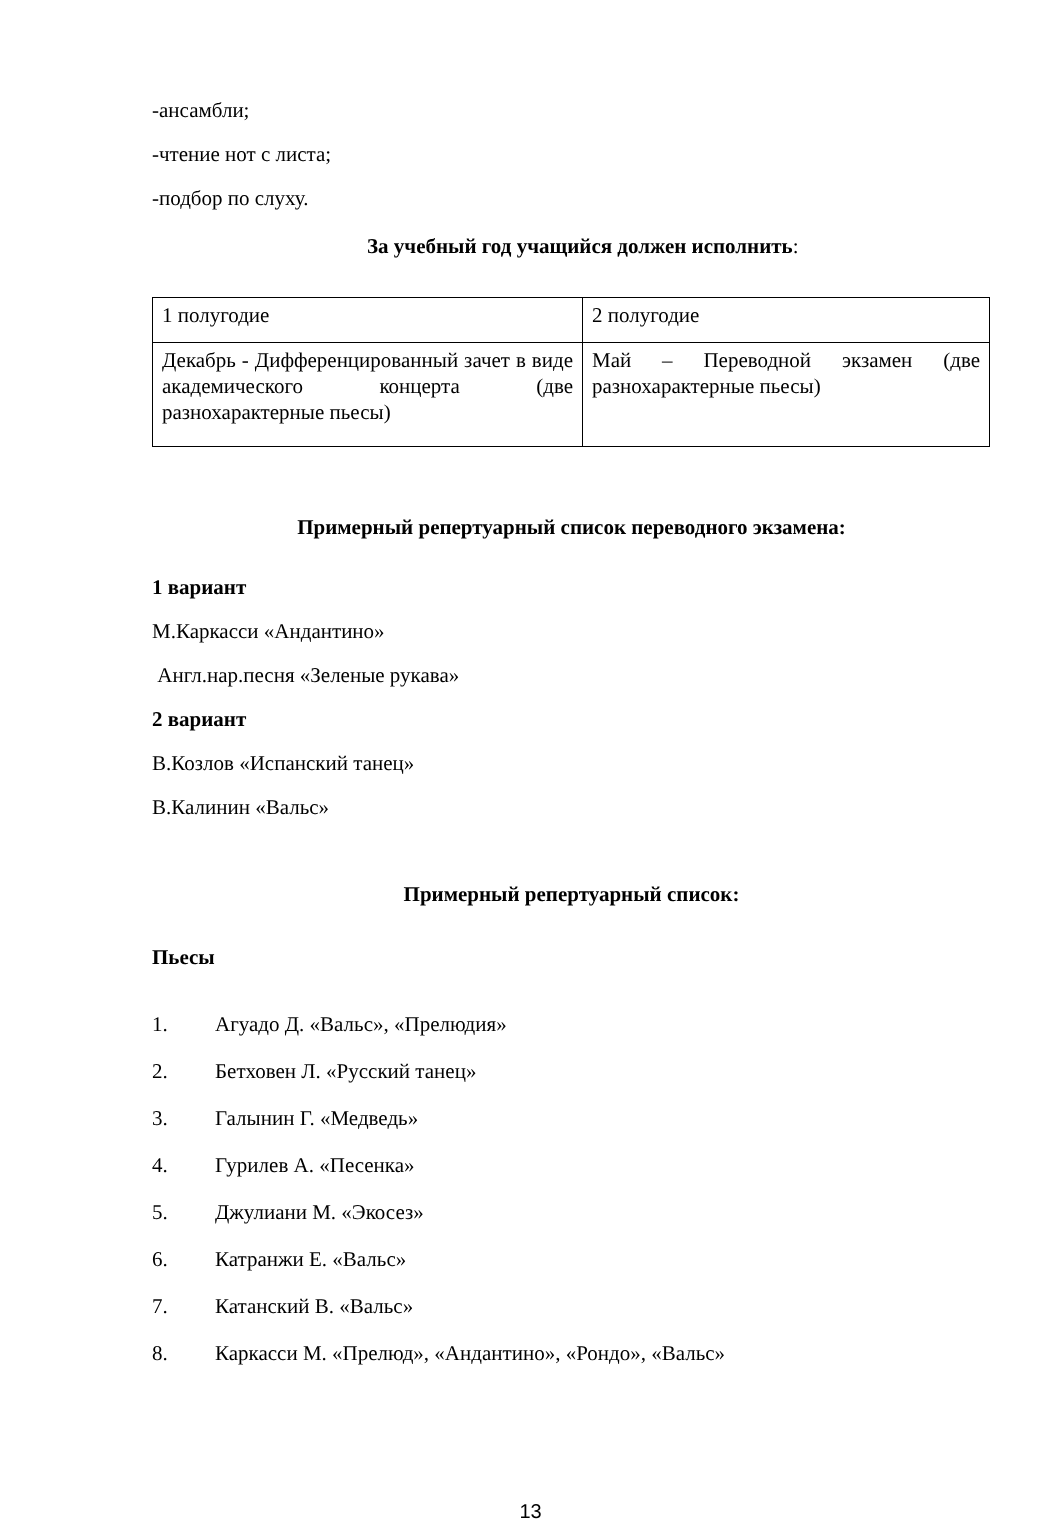-ансамбли;
-чтение нот с листа;
-подбор по слуху.
За учебный год учащийся должен исполнить:
| 1 полугодие | 2 полугодие |
| Декабрь - Дифференцированный зачет в виде академического концерта (две разнохарактерные пьесы) | Май – Переводной экзамен (две разнохарактерные пьесы) |
Примерный репертуарный список переводного экзамена:
1 вариант
М.Каркасси «Андантино»
Англ.нар.песня «Зеленые рукава»
2 вариант
В.Козлов «Испанский танец»
В.Калинин «Вальс»
Примерный репертуарный список:
Пьесы
1. Агуадо Д. «Вальс», «Прелюдия»
2. Бетховен Л. «Русский танец»
3. Галынин Г. «Медведь»
4. Гурилев А. «Песенка»
5. Джулиани М. «Экосез»
6. Катранжи Е. «Вальс»
7. Катанский В. «Вальс»
8. Каркасси М. «Прелюд», «Андантино», «Рондо», «Вальс»
13